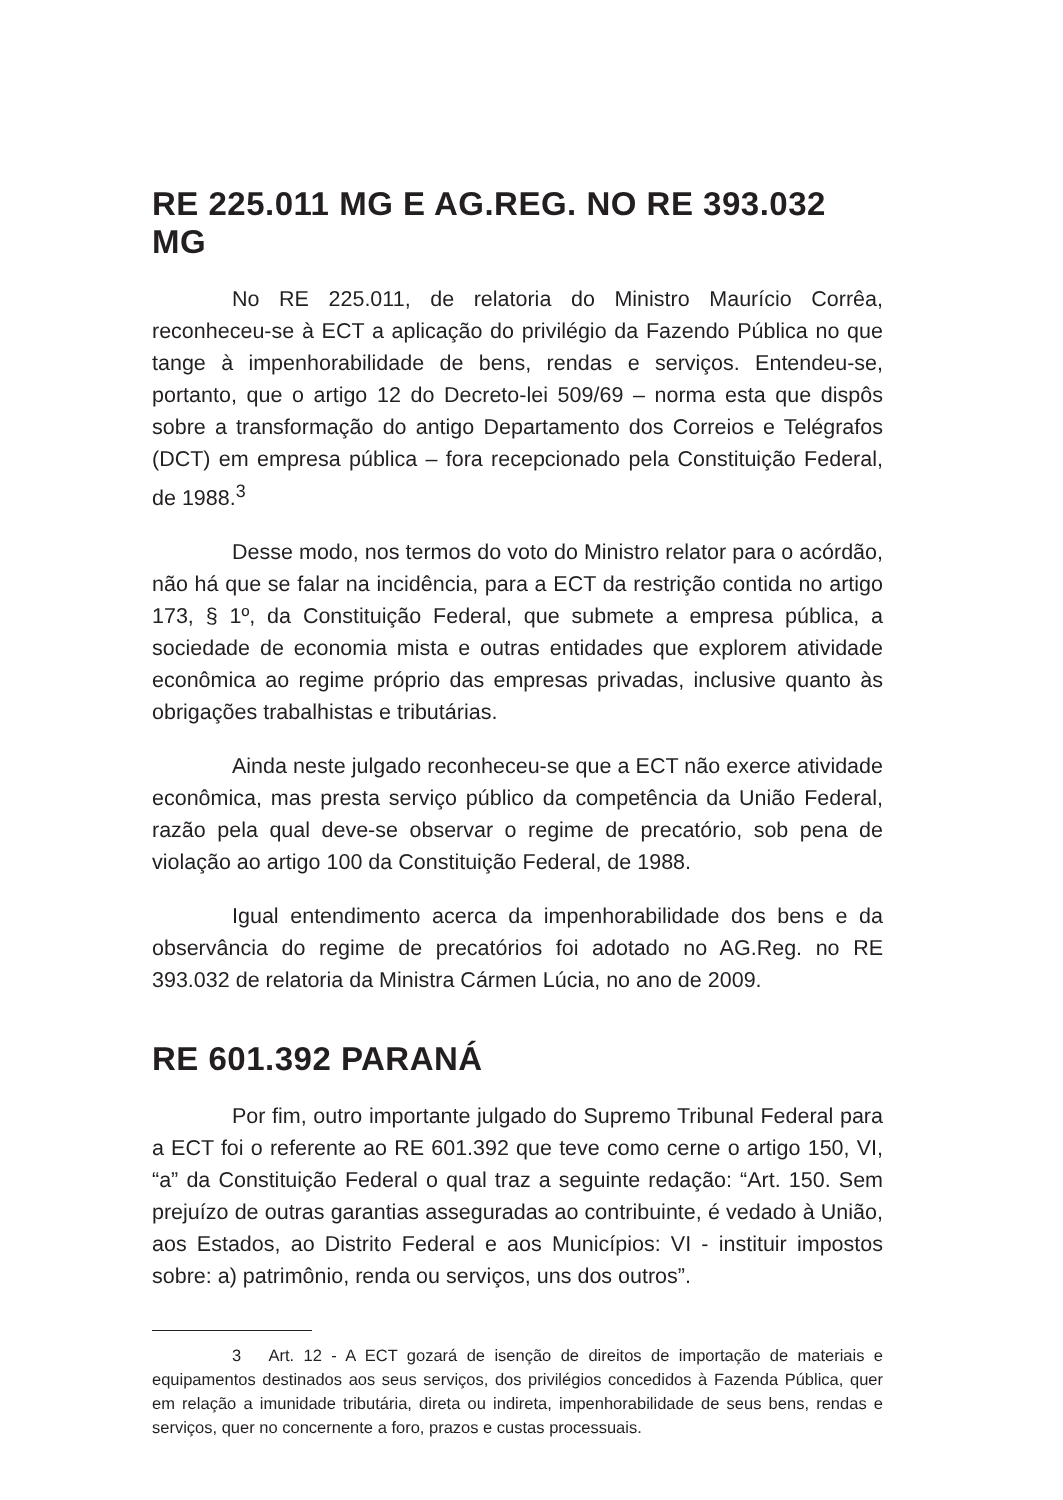RE 225.011 MG E AG.REG. NO RE 393.032 MG
No RE 225.011, de relatoria do Ministro Maurício Corrêa, reconheceu-se à ECT a aplicação do privilégio da Fazendo Pública no que tange à impenhorabilidade de bens, rendas e serviços. Entendeu-se, portanto, que o artigo 12 do Decreto-lei 509/69 – norma esta que dispôs sobre a transformação do antigo Departamento dos Correios e Telégrafos (DCT) em empresa pública – fora recepcionado pela Constituição Federal, de 1988.<sup>3</sup>
Desse modo, nos termos do voto do Ministro relator para o acórdão, não há que se falar na incidência, para a ECT da restrição contida no artigo 173, § 1º, da Constituição Federal, que submete a empresa pública, a sociedade de economia mista e outras entidades que explorem atividade econômica ao regime próprio das empresas privadas, inclusive quanto às obrigações trabalhistas e tributárias.
Ainda neste julgado reconheceu-se que a ECT não exerce atividade econômica, mas presta serviço público da competência da União Federal, razão pela qual deve-se observar o regime de precatório, sob pena de violação ao artigo 100 da Constituição Federal, de 1988.
Igual entendimento acerca da impenhorabilidade dos bens e da observância do regime de precatórios foi adotado no AG.Reg. no RE 393.032 de relatoria da Ministra Cármen Lúcia, no ano de 2009.
RE 601.392 PARANÁ
Por fim, outro importante julgado do Supremo Tribunal Federal para a ECT foi o referente ao RE 601.392 que teve como cerne o artigo 150, VI, “a” da Constituição Federal o qual traz a seguinte redação: “Art. 150. Sem prejuízo de outras garantias asseguradas ao contribuinte, é vedado à União, aos Estados, ao Distrito Federal e aos Municípios: VI - instituir impostos sobre: a) patrimônio, renda ou serviços, uns dos outros”.
3 Art. 12 - A ECT gozará de isenção de direitos de importação de materiais e equipamentos destinados aos seus serviços, dos privilégios concedidos à Fazenda Pública, quer em relação a imunidade tributária, direta ou indireta, impenhorabilidade de seus bens, rendas e serviços, quer no concernente a foro, prazos e custas processuais.